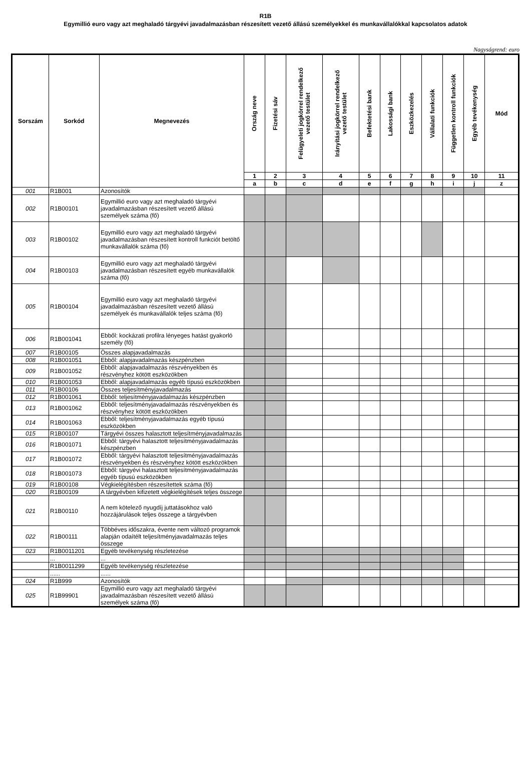R1B
Egymillió euro vagy azt meghaladó tárgyévi javadalmazásban részesített vezető állású személyekkel és munkavállalókkal kapcsolatos adatok
Nagyságrend: euro
| Sorszám | Sorkód | Megnevezés | Ország neve | Fizetési sáv | Felügyeleti jogkörrel rendelkező vezető testület | Irányítási jogkörrel rendelkező vezető testület | Befektetési bank | Lakossági bank | Eszközkezelés | Vállalati funkciók | Független kontroll funkciók | Egyéb tevékenység | Mód |
| --- | --- | --- | --- | --- | --- | --- | --- | --- | --- | --- | --- | --- | --- |
| | | | 1 | 2 | 3 | 4 | 5 | 6 | 7 | 8 | 9 | 10 | 11 |
| | | | a | b | c | d | e | f | g | h | i | j | z |
| 001 | R1B001 | Azonosítók | | | | | | | | | | | |
| 002 | R1B00101 | Egymillió euro vagy azt meghaladó tárgyévi javadalmazásban részesített vezető állású személyek száma (fő) | | | | | | | | | | | |
| 003 | R1B00102 | Egymillió euro vagy azt meghaladó tárgyévi javadalmazásban részesített kontroll funkciót betöltő munkavállalók száma (fő) | | | | | | | | | | | |
| 004 | R1B00103 | Egymillió euro vagy azt meghaladó tárgyévi javadalmazásban részesített egyéb munkavállalók száma (fő) | | | | | | | | | | | |
| 005 | R1B00104 | Egymillió euro vagy azt meghaladó tárgyévi javadalmazásban részesített vezető állású személyek és munkavállalók teljes száma (fő) | | | | | | | | | | | |
| 006 | R1B001041 | Ebből: kockázati profilra lényeges hatást gyakorló személy (fő) | | | | | | | | | | | |
| 007 | R1B00105 | Összes alapjavadalmazás | | | | | | | | | | | |
| 008 | R1B001051 | Ebből: alapjavadalmazás készpénzben | | | | | | | | | | | |
| 009 | R1B001052 | Ebből: alapjavadalmazás részvényekben és részvényhez kötött eszközökben | | | | | | | | | | | |
| 010 | R1B001053 | Ebből: alapjavadalmazás egyéb típusú eszközökben | | | | | | | | | | | |
| 011 | R1B00106 | Összes teljesítményjavadalmazás | | | | | | | | | | | |
| 012 | R1B001061 | Ebből: teljesítményjavadalmazás készpénzben | | | | | | | | | | | |
| 013 | R1B001062 | Ebből: teljesítményjavadalmazás részvényekben és részvényhez kötött eszközökben | | | | | | | | | | | |
| 014 | R1B001063 | Ebből: teljesítményjavadalmazás egyéb típusú eszközökben | | | | | | | | | | | |
| 015 | R1B00107 | Tárgyévi összes halasztott teljesítményjavadalmazás | | | | | | | | | | | |
| 016 | R1B001071 | Ebből: tárgyévi halasztott teljesítményjavadalmazás készpénzben | | | | | | | | | | | |
| 017 | R1B001072 | Ebből: tárgyévi halasztott teljesítményjavadalmazás részvényekben és részvényhez kötött eszközökben | | | | | | | | | | | |
| 018 | R1B001073 | Ebből: tárgyévi halasztott teljesítményjavadalmazás egyéb típusú eszközökben | | | | | | | | | | | |
| 019 | R1B00108 | Végkielégítésben részesítettek száma (fő) | | | | | | | | | | | |
| 020 | R1B00109 | A tárgyévben kifizetett végkielégítések teljes összege | | | | | | | | | | | |
| 021 | R1B00110 | A nem kötelező nyugdíj juttatásokhoz való hozzájárulások teljes összege a tárgyévben | | | | | | | | | | | |
| 022 | R1B00111 | Többéves időszakra, évente nem változó programok alapján odaítélt teljesítményjavadalmazás teljes összege | | | | | | | | | | | |
| 023 | R1B0011201 | Egyéb tevékenység részletezése | | | | | | | | | | | |
| | ... | ... | | | | | | | | | | | |
| | R1B0011299 | Egyéb tevékenység részletezése | | | | | | | | | | | |
| | ...... | ...... | | | | | | | | | | | |
| 024 | R1B999 | Azonosítók | | | | | | | | | | | |
| 025 | R1B99901 | Egymillió euro vagy azt meghaladó tárgyévi javadalmazásban részesített vezető állású személyek száma (fő) | | | | | | | | | | | |